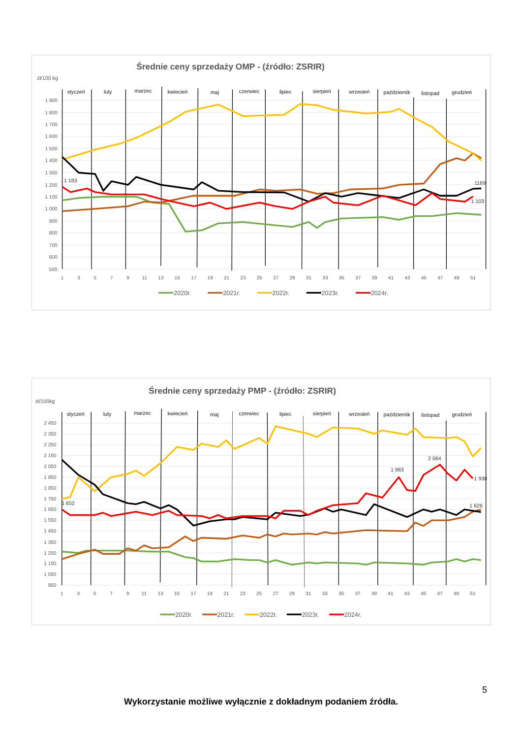Średnie ceny sprzedaży OMP - (źródło: ZSRIR)
zł/100 kg
1 900
1 800
1 700
1 600
1 500
1 400
1 300
1 200
1 100
1 000
900
800
700
600
500
1
3
5
7
9
11
13
15
17
19
21
23
25
27
29
31
33
35
37
39
41
43
45
47
49
51
styczeń
luty
marzec
kwiecień
maj
czerwiec
lipiec
sierpień
wrzesień
październik
listopad
grudzień
1 183
1169
1 103
2020r.
2021r.
2022r.
2023r.
2024r.
Średnie ceny sprzedaży PMP - (źródło: ZSRIR)
zł/100kg
2 450
2 350
2 250
2 150
2 050
1 950
1 850
1 750
1 650
1 550
1 450
1 350
1 250
1 150
1 050
950
1
3
5
7
9
11
13
15
17
19
21
23
25
27
29
31
33
35
37
39
41
43
45
47
49
51
styczeń
luty
marzec
kwiecień
maj
czerwiec
lipiec
sierpień
wrzesień
październik
listopad
grudzień
1 652
1 983
2 064
1 938
1 626
2020r.
2021r.
2022r.
2023r.
2024r.
5
Wykorzystanie możliwe wyłącznie z dokładnym podaniem źródła.